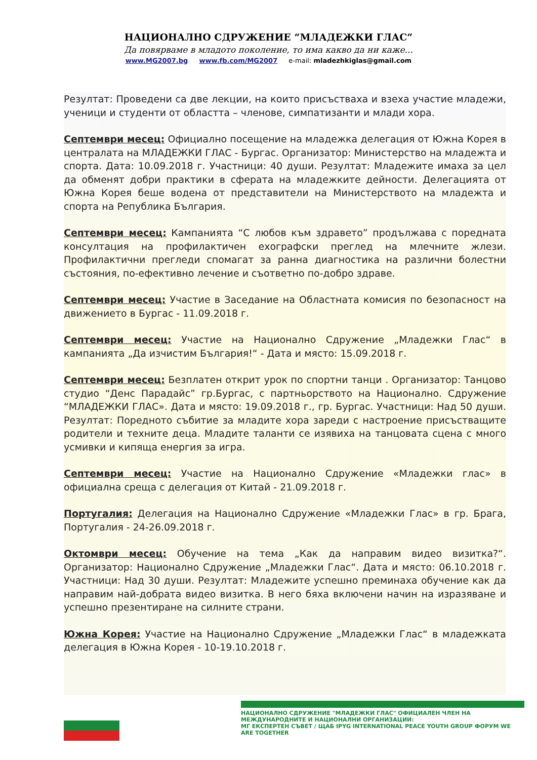НАЦИОНАЛНО СДРУЖЕНИЕ “МЛАДЕЖКИ ГЛАС”
Да повярваме в младото поколение, то има какво да ни каже...
www.MG2007.bg www.fb.com/MG2007 e-mail: mladezhkiglas@gmail.com
Резултат: Проведени са две лекции, на които присъстваха и взеха участие младежи, ученици и студенти от областта – членове, симпатизанти и млади хора.
Септември месец: Официално посещение на младежка делегация от Южна Корея в централата на МЛАДЕЖКИ ГЛАС - Бургас. Организатор: Министерство на младежта и спорта. Дата: 10.09.2018 г. Участници: 40 души. Резултат: Младежите имаха за цел да обменят добри практики в сферата на младежките дейности. Делегацията от Южна Корея беше водена от представители на Министерството на младежта и спорта на Република България.
Септември месец: Кампанията “С любов към здравето” продължава с поредната консултация на профилактичен ехографски преглед на млечните жлези. Профилактични прегледи спомагат за ранна диагностика на различни болестни състояния, по-ефективно лечение и съответно по-добро здраве.
Септември месец: Участие в Заседание на Областната комисия по безопасност на движението в Бургас - 11.09.2018 г.
Септември месец: Участие на Национално Сдружение „Младежки Глас“ в кампанията „Да изчистим България!“ - Дата и място: 15.09.2018 г.
Септември месец: Безплатен открит урок по спортни танци . Организатор: Танцово студио “Денс Парадайс” гр.Бургас, с партньорството на Национално. Сдружение “МЛАДЕЖКИ ГЛАС». Дата и място: 19.09.2018 г., гр. Бургас. Участници: Над 50 души. Резултат: Поредното събитие за младите хора зареди с настроение присъстващите родители и техните деца. Младите таланти се изявиха на танцовата сцена с много усмивки и кипяща енергия за игра.
Септември месец: Участие на Национално Сдружение «Младежки глас» в официална среща с делегация от Китай - 21.09.2018 г.
Португалия: Делегация на Национално Сдружение «Младежки Глас» в гр. Брага, Португалия - 24-26.09.2018 г.
Октомври месец: Обучение на тема „Как да направим видео визитка?“. Организатор: Национално Сдружение „Младежки Глас“. Дата и място: 06.10.2018 г. Участници: Над 30 души. Резултат: Младежите успешно преминаха обучение как да направим най-добрата видео визитка. В него бяха включени начин на изразяване и успешно презентиране на силните страни.
Южна Корея: Участие на Национално Сдружение „Младежки Глас“ в младежката делегация в Южна Корея - 10-19.10.2018 г.
НАЦИОНАЛНО СДРУЖЕНИЕ "МЛАДЕЖКИ ГЛАС" ОФИЦИАЛЕН ЧЛЕН НА МЕЖДУНАРОДНИТЕ И НАЦИОНАЛНИ ОРГАНИЗАЦИИ:
МГ ЕКСПЕРТЕН СЪВЕТ / ЩАБ IPYG INTERNATIONAL PEACE YOUTH GROUP ФОРУМ WE ARE TOGETHER